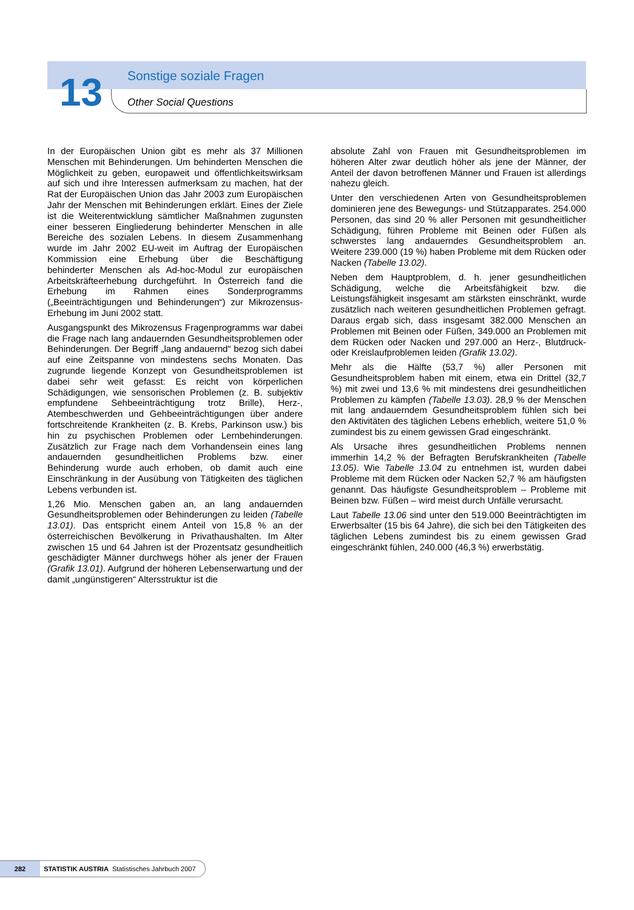13 Sonstige soziale Fragen
Other Social Questions
In der Europäischen Union gibt es mehr als 37 Millionen Menschen mit Behinderungen. Um behinderten Menschen die Möglichkeit zu geben, europaweit und öffentlichkeitswirksam auf sich und ihre Interessen aufmerksam zu machen, hat der Rat der Europäischen Union das Jahr 2003 zum Europäischen Jahr der Menschen mit Behinderungen erklärt. Eines der Ziele ist die Weiterentwicklung sämtlicher Maßnahmen zugunsten einer besseren Eingliederung behinderter Menschen in alle Bereiche des sozialen Lebens. In diesem Zusammenhang wurde im Jahr 2002 EU-weit im Auftrag der Europäischen Kommission eine Erhebung über die Beschäftigung behinderter Menschen als Ad-hoc-Modul zur europäischen Arbeitskräfteerhebung durchgeführt. In Österreich fand die Erhebung im Rahmen eines Sonderprogramms („Beeinträchtigungen und Behinderungen“) zur Mikrozensus-Erhebung im Juni 2002 statt.
Ausgangspunkt des Mikrozensus Fragenprogramms war dabei die Frage nach lang andauernden Gesundheitsproblemen oder Behinderungen. Der Begriff „lang andauernd“ bezog sich dabei auf eine Zeitspanne von mindestens sechs Monaten. Das zugrunde liegende Konzept von Gesundheitsproblemen ist dabei sehr weit gefasst: Es reicht von körperlichen Schädigungen, wie sensorischen Problemen (z. B. subjektiv empfundene Sehbeeinträchtigung trotz Brille), Herz-, Atembeschwerden und Gehbeeinträchtigungen über andere fortschreitende Krankheiten (z. B. Krebs, Parkinson usw.) bis hin zu psychischen Problemen oder Lernbehinderungen. Zusätzlich zur Frage nach dem Vorhandensein eines lang andauernden gesundheitlichen Problems bzw. einer Behinderung wurde auch erhoben, ob damit auch eine Einschränkung in der Ausübung von Tätigkeiten des täglichen Lebens verbunden ist.
1,26 Mio. Menschen gaben an, an lang andauernden Gesundheitsproblemen oder Behinderungen zu leiden (Tabelle 13.01). Das entspricht einem Anteil von 15,8 % an der österreichischen Bevölkerung in Privathaushalten. Im Alter zwischen 15 und 64 Jahren ist der Prozentsatz gesundheitlich geschädigter Männer durchwegs höher als jener der Frauen (Grafik 13.01). Aufgrund der höheren Lebenserwartung und der damit „ungünstigeren“ Altersstruktur ist die
absolute Zahl von Frauen mit Gesundheitsproblemen im höheren Alter zwar deutlich höher als jene der Männer, der Anteil der davon betroffenen Männer und Frauen ist allerdings nahezu gleich.
Unter den verschiedenen Arten von Gesundheitsproblemen dominieren jene des Bewegungs- und Stützapparates. 254.000 Personen, das sind 20 % aller Personen mit gesundheitlicher Schädigung, führen Probleme mit Beinen oder Füßen als schwerstes lang andauerndes Gesundheitsproblem an. Weitere 239.000 (19 %) haben Probleme mit dem Rücken oder Nacken (Tabelle 13.02).
Neben dem Hauptproblem, d. h. jener gesundheitlichen Schädigung, welche die Arbeitsfähigkeit bzw. die Leistungsfähigkeit insgesamt am stärksten einschränkt, wurde zusätzlich nach weiteren gesundheitlichen Problemen gefragt. Daraus ergab sich, dass insgesamt 382.000 Menschen an Problemen mit Beinen oder Füßen, 349.000 an Problemen mit dem Rücken oder Nacken und 297.000 an Herz-, Blutdruck- oder Kreislaufproblemen leiden (Grafik 13.02).
Mehr als die Hälfte (53,7 %) aller Personen mit Gesundheitsproblem haben mit einem, etwa ein Drittel (32,7 %) mit zwei und 13,6 % mit mindestens drei gesundheitlichen Problemen zu kämpfen (Tabelle 13.03). 28,9 % der Menschen mit lang andauerndem Gesundheitsproblem fühlen sich bei den Aktivitäten des täglichen Lebens erheblich, weitere 51,0 % zumindest bis zu einem gewissen Grad eingeschränkt.
Als Ursache ihres gesundheitlichen Problems nennen immerhin 14,2 % der Befragten Berufskrankheiten (Tabelle 13.05). Wie Tabelle 13.04 zu entnehmen ist, wurden dabei Probleme mit dem Rücken oder Nacken 52,7 % am häufigsten genannt. Das häufigste Gesundheitsproblem – Probleme mit Beinen bzw. Füßen – wird meist durch Unfälle verursacht.
Laut Tabelle 13.06 sind unter den 519.000 Beeinträchtigten im Erwerbsalter (15 bis 64 Jahre), die sich bei den Tätigkeiten des täglichen Lebens zumindest bis zu einem gewissen Grad eingeschränkt fühlen, 240.000 (46,3 %) erwerbstätig.
282 STATISTIK AUSTRIA Statistisches Jahrbuch 2007